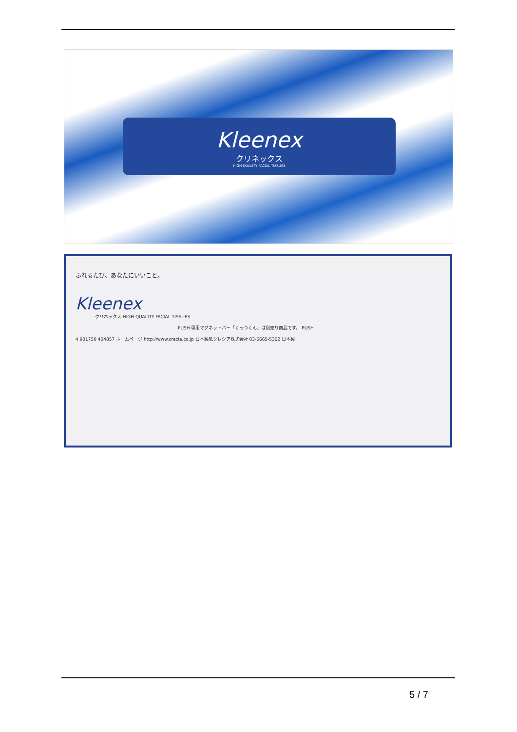Kleenex
クリネックス
HIGH QUALITY FACIAL TISSUES
ふれるたび、あなたにいいこと。
Kleenex
クリネックス HIGH QUALITY FACIAL TISSUES
PUSH 専用マグネットバー「くっつくん」は別売り商品です。 PUSH
4 901750 404857 ホームページ http://www.crecia.co.jp 日本製紙クレシア株式会社 03-6665-5302 日本製
5 / 7